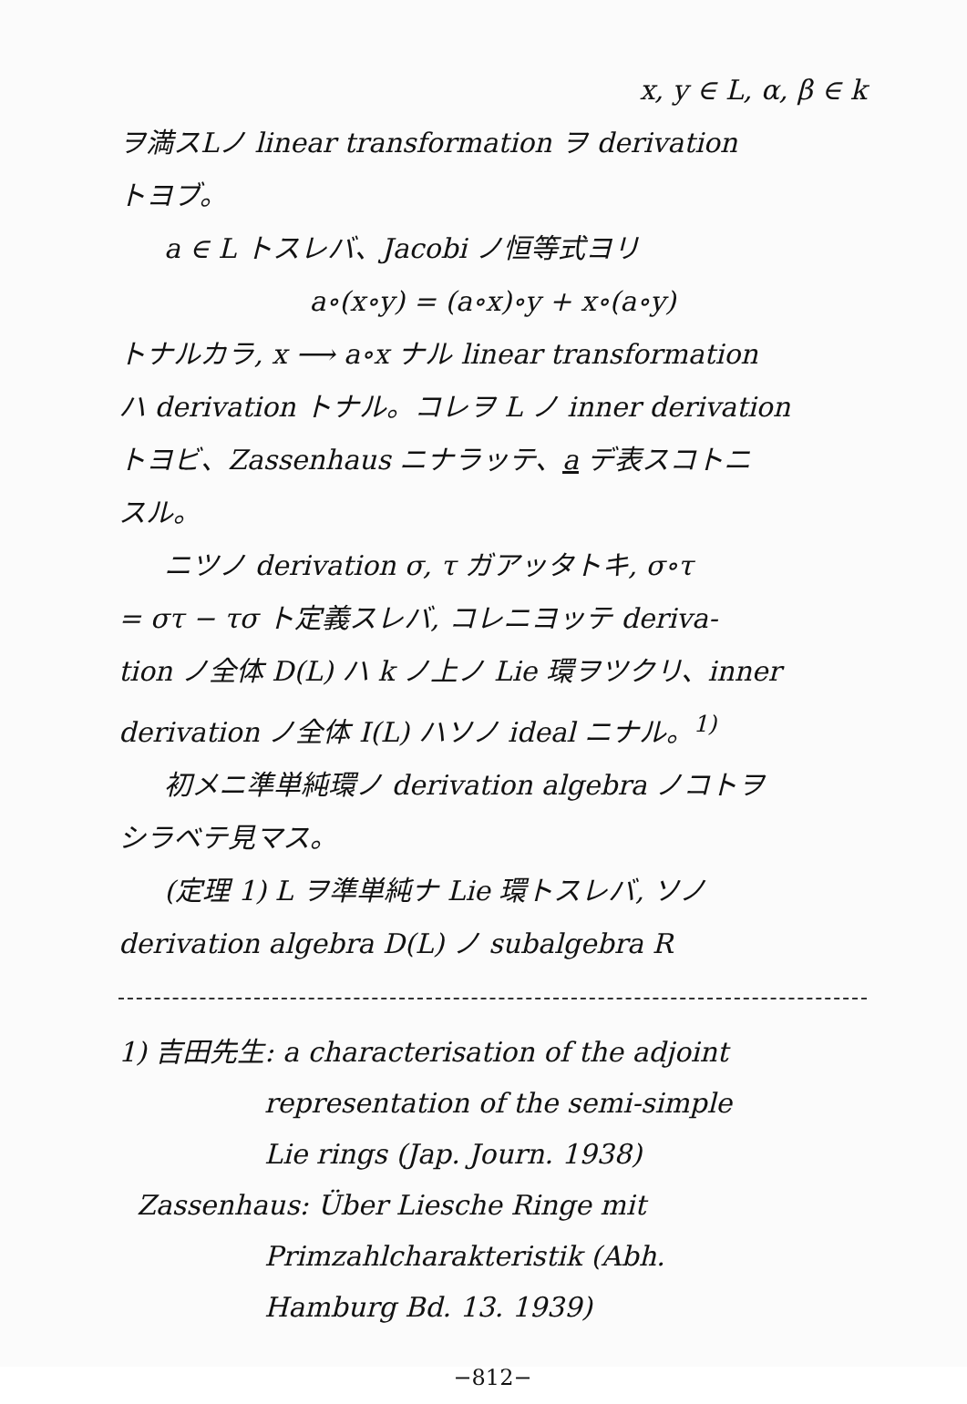x, y ∈ L, α, β ∈ k
ヲ満スLノ linear transformation ヲ derivation
トヨブ。
a ∈ L トスレバ、Jacobi ノ恒等式ヨリ
a∘(x∘y) = (a∘x)∘y + x∘(a∘y)
トナルカラ, x ⟶ a∘x ナル linear transformation
ハ derivation トナル。コレヲ L ノ inner derivation
トヨビ、Zassenhaus ニナラッテ、a デ表スコトニ
スル。
ニツノ derivation σ, τ ガアッタトキ, σ∘τ
= στ − τσ ト定義スレバ, コレニヨッテ deriva-
tion ノ全体 D(L) ハ k ノ上ノ Lie 環ヲツクリ、inner
derivation ノ全体 I(L) ハソノ ideal ニナル。<sup>1)</sup>
初メニ準単純環ノ derivation algebra ノコトヲ
シラベテ見マス。
(定理 1) L ヲ準単純ナ Lie 環トスレバ, ソノ
derivation algebra D(L) ノ subalgebra R
1) 吉田先生: a characterisation of the adjoint
representation of the semi-simple
Lie rings (Jap. Journ. 1938)
Zassenhaus: Über Liesche Ringe mit
Primzahlcharakteristik (Abh.
Hamburg Bd. 13. 1939)
−812−